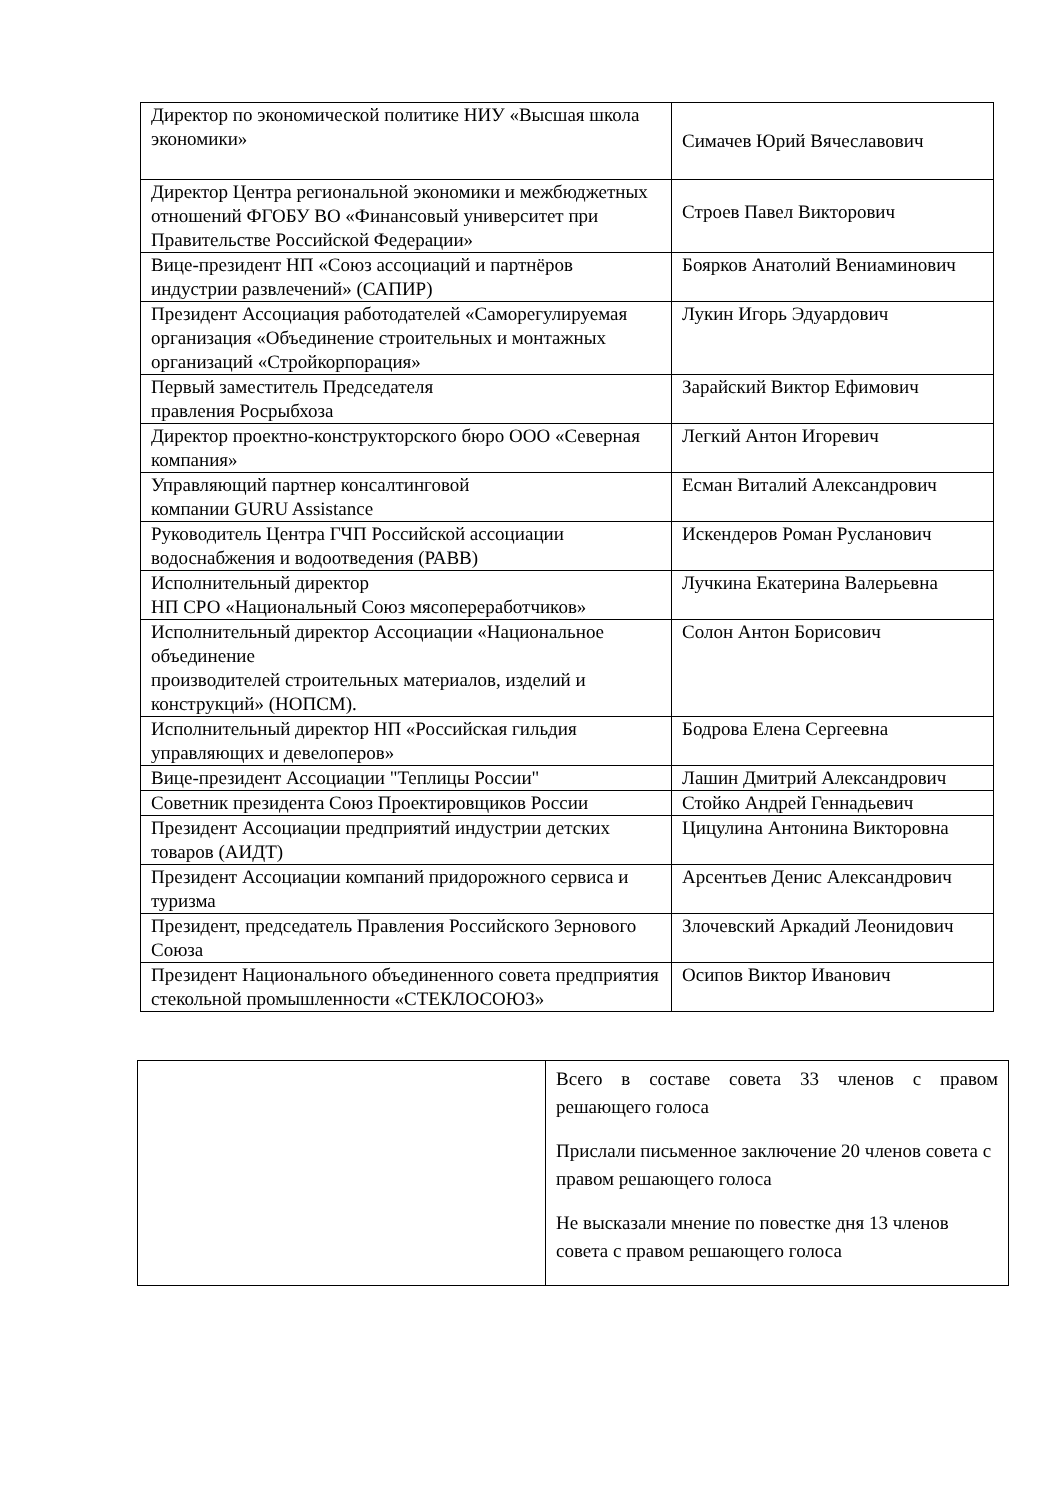| Директор по экономической политике НИУ «Высшая школа экономики» | Симачев Юрий Вячеславович |
| Директор Центра региональной экономики и межбюджетных отношений ФГОБУ ВО «Финансовый университет при Правительстве Российской Федерации» | Строев Павел Викторович |
| Вице-президент НП «Союз ассоциаций и партнёров индустрии развлечений» (САПИР) | Боярков Анатолий Вениаминович |
| Президент Ассоциация работодателей «Саморегулируемая организация «Объединение строительных и монтажных организаций «Стройкорпорация» | Лукин Игорь Эдуардович |
| Первый заместитель Председателя правления Росрыбхоза | Зарайский Виктор Ефимович |
| Директор проектно-конструкторского бюро ООО «Северная компания» | Легкий Антон Игоревич |
| Управляющий партнер консалтинговой компании GURU Assistance | Есман Виталий Александрович |
| Руководитель Центра ГЧП Российской ассоциации водоснабжения и водоотведения (РАВВ) | Искендеров Роман Русланович |
| Исполнительный директор НП СРО «Национальный Союз мясопереработчиков» | Лучкина Екатерина Валерьевна |
| Исполнительный директор Ассоциации «Национальное объединение производителей строительных материалов, изделий и конструкций» (НОПСМ). | Солон Антон Борисович |
| Исполнительный директор НП «Российская гильдия управляющих и девелоперов» | Бодрова Елена Сергеевна |
| Вице-президент Ассоциации "Теплицы России" | Лашин Дмитрий Александрович |
| Советник президента Союз Проектировщиков России | Стойко Андрей Геннадьевич |
| Президент Ассоциации предприятий индустрии детских товаров (АИДТ) | Цицулина Антонина Викторовна |
| Президент Ассоциации компаний придорожного сервиса и туризма | Арсентьев Денис Александрович |
| Президент, председатель Правления Российского Зернового Союза | Злочевский Аркадий Леонидович |
| Президент Национального объединенного совета предприятия стекольной промышленности «СТЕКЛОСОЮЗ» | Осипов Виктор Иванович |
| | Всего в составе совета 33 членов с правом решающего голоса Прислали письменное заключение 20 членов совета с правом решающего голоса Не высказали мнение по повестке дня 13 членов совета с правом решающего голоса |